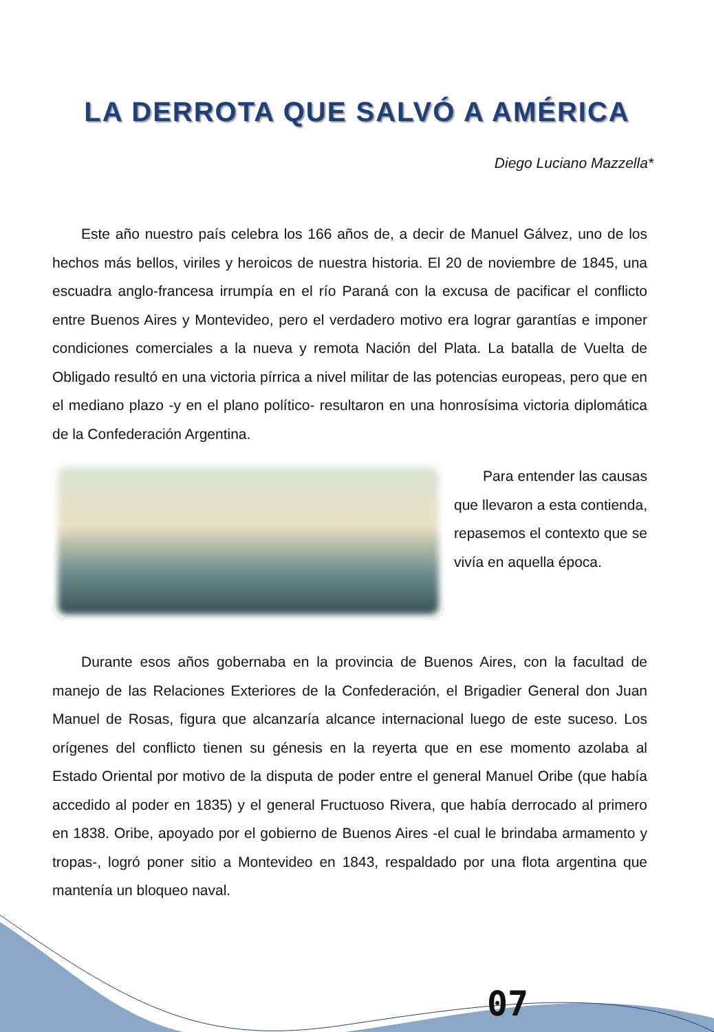LA DERROTA QUE SALVÓ A AMÉRICA
Diego Luciano Mazzella*
Este año nuestro país celebra los 166 años de, a decir de Manuel Gálvez, uno de los hechos más bellos, viriles y heroicos de nuestra historia. El 20 de noviembre de 1845, una escuadra anglo-francesa irrumpía en el río Paraná con la excusa de pacificar el conflicto entre Buenos Aires y Montevideo, pero el verdadero motivo era lograr garantías e imponer condiciones comerciales a la nueva y remota Nación del Plata. La batalla de Vuelta de Obligado resultó en una victoria pírrica a nivel militar de las potencias europeas, pero que en el mediano plazo -y en el plano político- resultaron en una honrosísima victoria diplomática de la Confederación Argentina.
Para entender las causas que llevaron a esta contienda, repasemos el contexto que se vivía en aquella época.
Durante esos años gobernaba en la provincia de Buenos Aires, con la facultad de manejo de las Relaciones Exteriores de la Confederación, el Brigadier General don Juan Manuel de Rosas, figura que alcanzaría alcance internacional luego de este suceso. Los orígenes del conflicto tienen su génesis en la reyerta que en ese momento azolaba al Estado Oriental por motivo de la disputa de poder entre el general Manuel Oribe (que había accedido al poder en 1835) y el general Fructuoso Rivera, que había derrocado al primero en 1838. Oribe, apoyado por el gobierno de Buenos Aires -el cual le brindaba armamento y tropas-, logró poner sitio a Montevideo en 1843, respaldado por una flota argentina que mantenía un bloqueo naval.
07